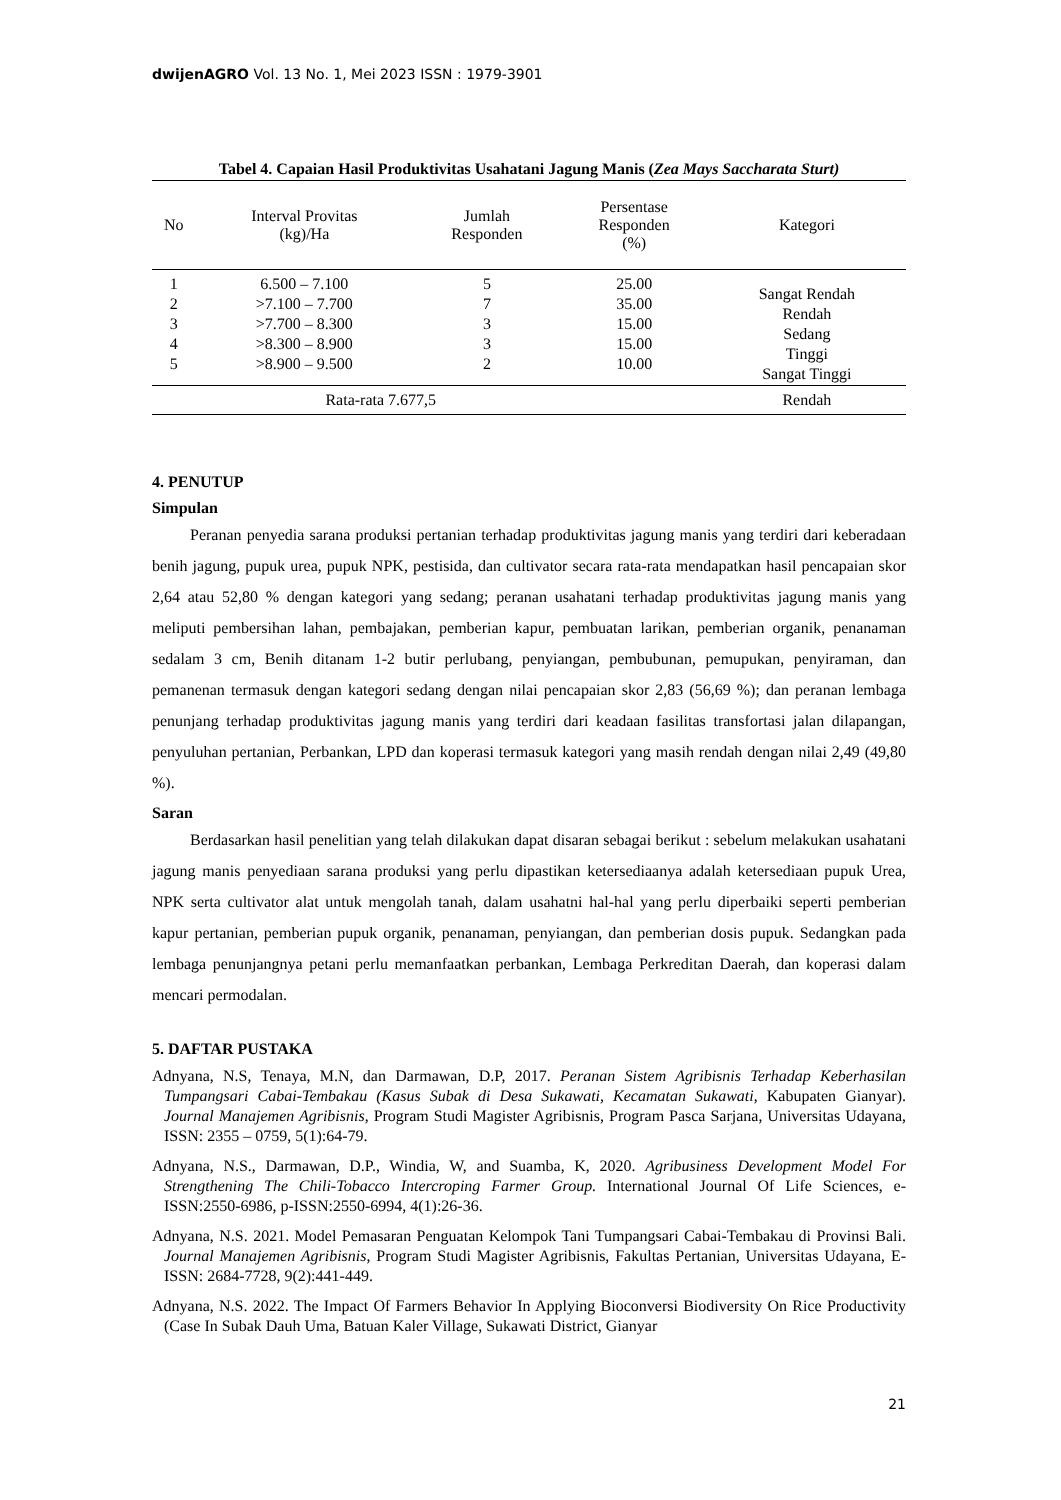dwijenAGRO Vol. 13 No. 1, Mei 2023 ISSN : 1979-3901
Tabel 4. Capaian Hasil Produktivitas Usahatani Jagung Manis (Zea Mays Saccharata Sturt)
| No | Interval Provitas (kg)/Ha | Jumlah Responden | Persentase Responden (%) | Kategori |
| --- | --- | --- | --- | --- |
| 1 2 3 4 5 | 6.500 – 7.100 >7.100 – 7.700 >7.700 – 8.300 >8.300 – 8.900 >8.900 – 9.500 | 5 7 3 3 2 | 25.00 35.00 15.00 15.00 10.00 | Sangat Rendah Rendah Sedang Tinggi Sangat Tinggi |
| | Rata-rata 7.677,5 | | | Rendah |
4. PENUTUP
Simpulan
Peranan penyedia sarana produksi pertanian terhadap produktivitas jagung manis yang terdiri dari keberadaan benih jagung, pupuk urea, pupuk NPK, pestisida, dan cultivator secara rata-rata mendapatkan hasil pencapaian skor 2,64 atau 52,80 % dengan kategori yang sedang; peranan usahatani terhadap produktivitas jagung manis yang meliputi pembersihan lahan, pembajakan, pemberian kapur, pembuatan larikan, pemberian organik, penanaman sedalam 3 cm, Benih ditanam 1-2 butir perlubang, penyiangan, pembubunan, pemupukan, penyiraman, dan pemanenan termasuk dengan kategori sedang dengan nilai pencapaian skor 2,83 (56,69 %); dan peranan lembaga penunjang terhadap produktivitas jagung manis yang terdiri dari keadaan fasilitas transfortasi jalan dilapangan, penyuluhan pertanian, Perbankan, LPD dan koperasi termasuk kategori yang masih rendah dengan nilai 2,49 (49,80 %).
Saran
Berdasarkan hasil penelitian yang telah dilakukan dapat disaran sebagai berikut : sebelum melakukan usahatani jagung manis penyediaan sarana produksi yang perlu dipastikan ketersediaanya adalah ketersediaan pupuk Urea, NPK serta cultivator alat untuk mengolah tanah, dalam usahatni hal-hal yang perlu diperbaiki seperti pemberian kapur pertanian, pemberian pupuk organik, penanaman, penyiangan, dan pemberian dosis pupuk. Sedangkan pada lembaga penunjangnya petani perlu memanfaatkan perbankan, Lembaga Perkreditan Daerah, dan koperasi dalam mencari permodalan.
5. DAFTAR PUSTAKA
Adnyana, N.S, Tenaya, M.N, dan Darmawan, D.P, 2017. Peranan Sistem Agribisnis Terhadap Keberhasilan Tumpangsari Cabai-Tembakau (Kasus Subak di Desa Sukawati, Kecamatan Sukawati, Kabupaten Gianyar). Journal Manajemen Agribisnis, Program Studi Magister Agribisnis, Program Pasca Sarjana, Universitas Udayana, ISSN: 2355 – 0759, 5(1):64-79.
Adnyana, N.S., Darmawan, D.P., Windia, W, and Suamba, K, 2020. Agribusiness Development Model For Strengthening The Chili-Tobacco Intercroping Farmer Group. International Journal Of Life Sciences, e-ISSN:2550-6986, p-ISSN:2550-6994, 4(1):26-36.
Adnyana, N.S. 2021. Model Pemasaran Penguatan Kelompok Tani Tumpangsari Cabai-Tembakau di Provinsi Bali. Journal Manajemen Agribisnis, Program Studi Magister Agribisnis, Fakultas Pertanian, Universitas Udayana, E-ISSN: 2684-7728, 9(2):441-449.
Adnyana, N.S. 2022. The Impact Of Farmers Behavior In Applying Bioconversi Biodiversity On Rice Productivity (Case In Subak Dauh Uma, Batuan Kaler Village, Sukawati District, Gianyar
21